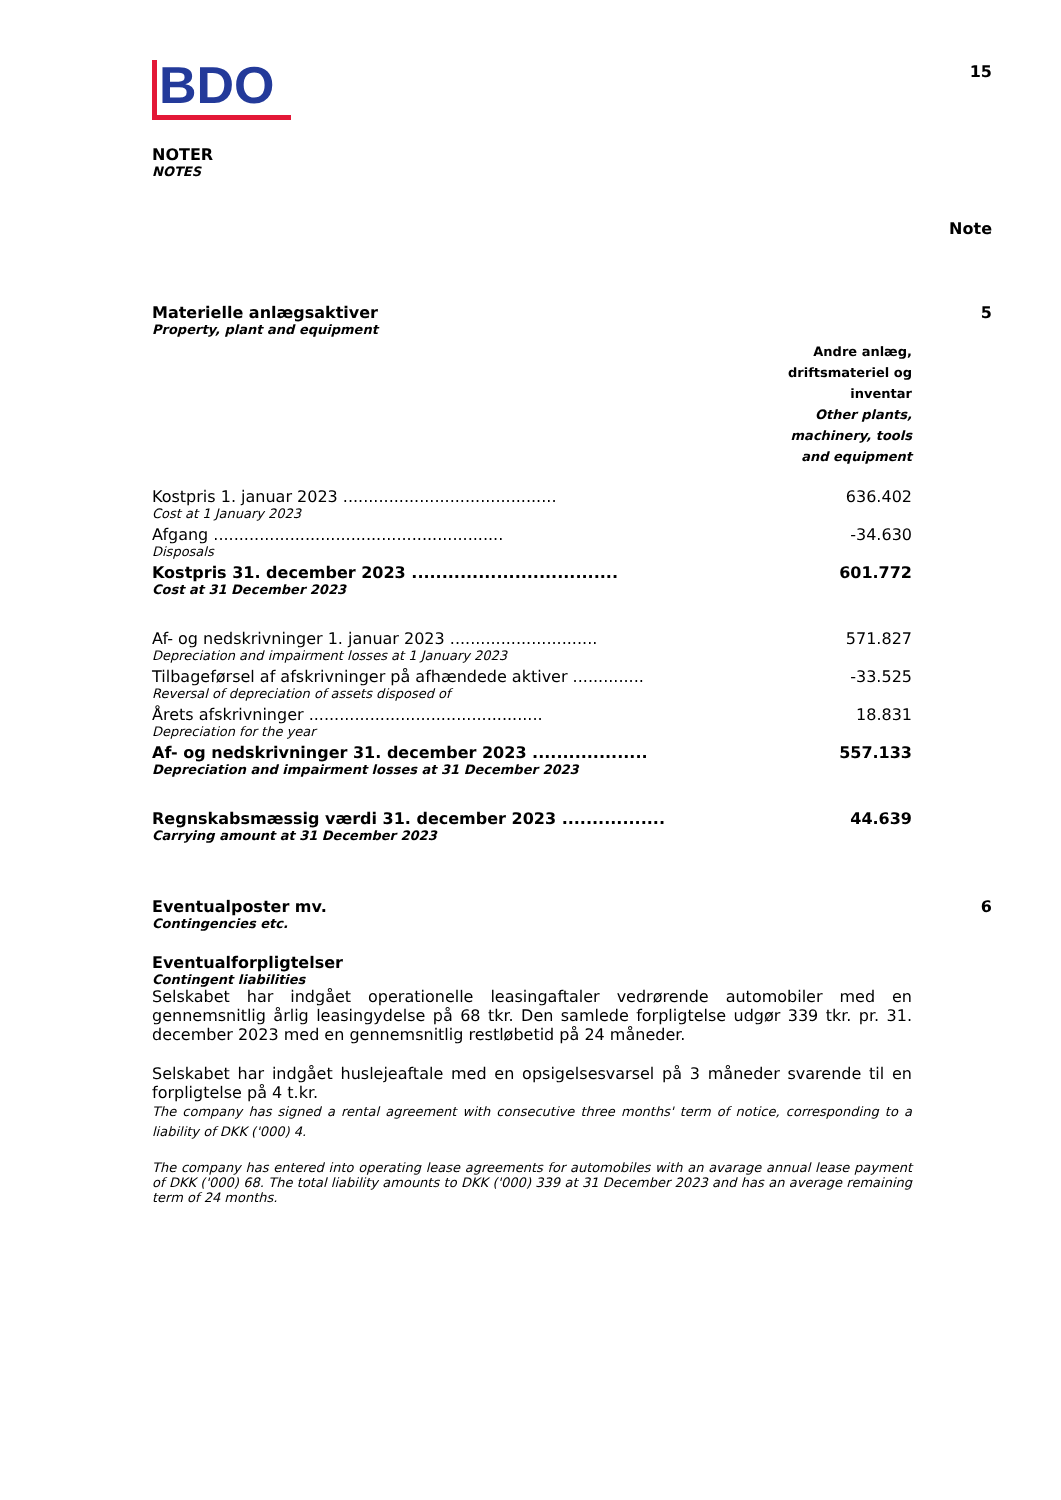BDO
15
NOTER
NOTES
Note
Materielle anlægsaktiver 5
Property, plant and equipment
| | Andre anlæg, driftsmateriel og inventar Other plants, machinery, tools and equipment |
| Kostpris 1. januar 2023 .......................................... | 636.402 |
| Cost at 1 January 2023 | |
| Afgang ......................................................... | -34.630 |
| Disposals | |
| Kostpris 31. december 2023 .................................. | 601.772 |
| Cost at 31 December 2023 | |
| Af- og nedskrivninger 1. januar 2023 ............................. | 571.827 |
| Depreciation and impairment losses at 1 January 2023 | |
| Tilbageførsel af afskrivninger på afhændede aktiver .............. | -33.525 |
| Reversal of depreciation of assets disposed of | |
| Årets afskrivninger .............................................. | 18.831 |
| Depreciation for the year | |
| Af- og nedskrivninger 31. december 2023 ................... | 557.133 |
| Depreciation and impairment losses at 31 December 2023 | |
| Regnskabsmæssig værdi 31. december 2023 ................. | 44.639 |
| Carrying amount at 31 December 2023 | |
Eventualposter mv. 6
Contingencies etc.
Eventualforpligtelser
Contingent liabilities
Selskabet har indgået operationelle leasingaftaler vedrørende automobiler med en gennemsnitlig årlig leasingydelse på 68 tkr. Den samlede forpligtelse udgør 339 tkr. pr. 31. december 2023 med en gennemsnitlig restløbetid på 24 måneder.
Selskabet har indgået huslejeaftale med en opsigelsesvarsel på 3 måneder svarende til en forpligtelse på 4 t.kr.
The company has signed a rental agreement with consecutive three months' term of notice, corresponding to a liability of DKK ('000) 4.
The company has entered into operating lease agreements for automobiles with an avarage annual lease payment of DKK ('000) 68. The total liability amounts to DKK ('000) 339 at 31 December 2023 and has an average remaining term of 24 months.